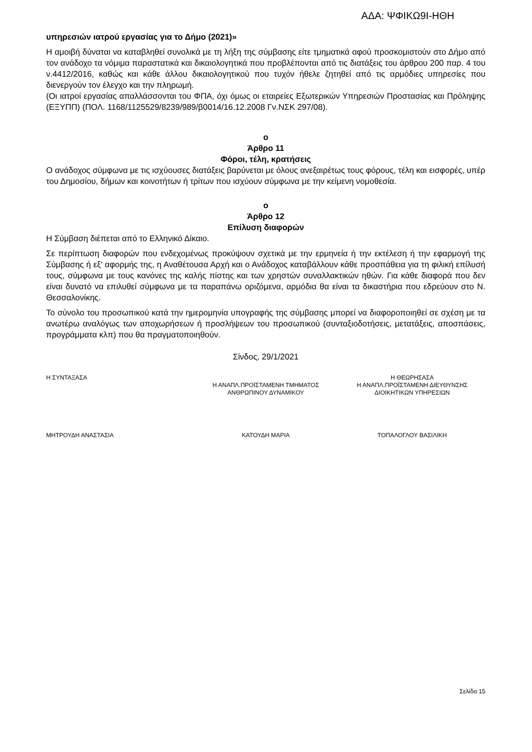ΑΔΑ: ΨΦΙΚΩ9Ι-ΗΘΗ
υπηρεσιών ιατρού εργασίας για το Δήμο (2021)»
Η αμοιβή δύναται να καταβληθεί συνολικά με τη λήξη της σύμβασης είτε τμηματικά αφού προσκομιστούν στο Δήμο από τον ανάδοχο τα νόμιμα παραστατικά και δικαιολογητικά που προβλέπονται από τις διατάξεις του άρθρου 200 παρ. 4 του ν.4412/2016, καθώς και κάθε άλλου δικαιολογητικού που τυχόν ήθελε ζητηθεί από τις αρμόδιες υπηρεσίες που διενεργούν τον έλεγχο και την πληρωμή.
(Οι ιατροί εργασίας απαλλάσσονται του ΦΠΑ, όχι όμως οι εταιρείες Εξωτερικών Υπηρεσιών Προστασίας και Πρόληψης (ΕΞΥΠΠ) (ΠΟΛ. 1168/1125529/8239/989/β0014/16.12.2008 Γν.ΝΣΚ 297/08).
ο
Άρθρο 11
Φόροι, τέλη, κρατήσεις
Ο ανάδοχος σύμφωνα με τις ισχύουσες διατάξεις βαρύνεται με όλους ανεξαιρέτως τους φόρους, τέλη και εισφορές, υπέρ του Δημοσίου, δήμων και κοινοτήτων ή τρίτων που ισχύουν σύμφωνα με την κείμενη νομοθεσία.
ο
Άρθρο 12
Επίλυση διαφορών
Η Σύμβαση διέπεται από το Ελληνικό Δίκαιο.
Σε περίπτωση διαφορών που ενδεχομένως προκύψουν σχετικά με την ερμηνεία ή την εκτέλεση ή την εφαρμογή της Σύμβασης ή εξ' αφορμής της, η Αναθέτουσα Αρχή και ο Ανάδοχος καταβάλλουν κάθε προσπάθεια για τη φιλική επίλυσή τους, σύμφωνα με τους κανόνες της καλής πίστης και των χρηστών συναλλακτικών ηθών. Για κάθε διαφορά που δεν είναι δυνατό να επιλυθεί σύμφωνα με τα παραπάνω οριζόμενα, αρμόδια θα είναι τα δικαστήρια που εδρεύουν στο Ν. Θεσσαλονίκης.
Το σύνολο του προσωπικού κατά την ημερομηνία υπογραφής της σύμβασης μπορεί να διαφοροποιηθεί σε σχέση με τα ανωτέρω αναλόγως των αποχωρήσεων ή προσλήψεων του προσωπικού (συνταξιοδοτήσεις, μετατάξεις, αποσπάσεις, προγράμματα κλπ) που θα πραγματοποιηθούν.
Σίνδος, 29/1/2021
Η ΣΥΝΤΑΞΑΣΑ
Η ΑΝΑΠΛ.ΠΡΟΪΣΤΑΜΕΝΗ ΤΜΗΜΑΤΟΣ
ΑΝΘΡΩΠΙΝΟΥ ΔΥΝΑΜΙΚΟΥ
Η ΘΕΩΡΗΣΑΣΑ
Η ΑΝΑΠΛ.ΠΡΟΪΣΤΑΜΕΝΗ ΔΙΕΥΘΥΝΣΗΣ
ΔΙΟΙΚΗΤΙΚΩΝ ΥΠΗΡΕΣΙΩΝ
ΜΗΤΡΟΥΔΗ ΑΝΑΣΤΑΣΙΑ ΚΑΤΟΥΔΗ ΜΑΡΙΑ ΤΟΠΑΛΟΓΛΟΥ ΒΑΣΙΛΙΚΗ
Σελίδα 15